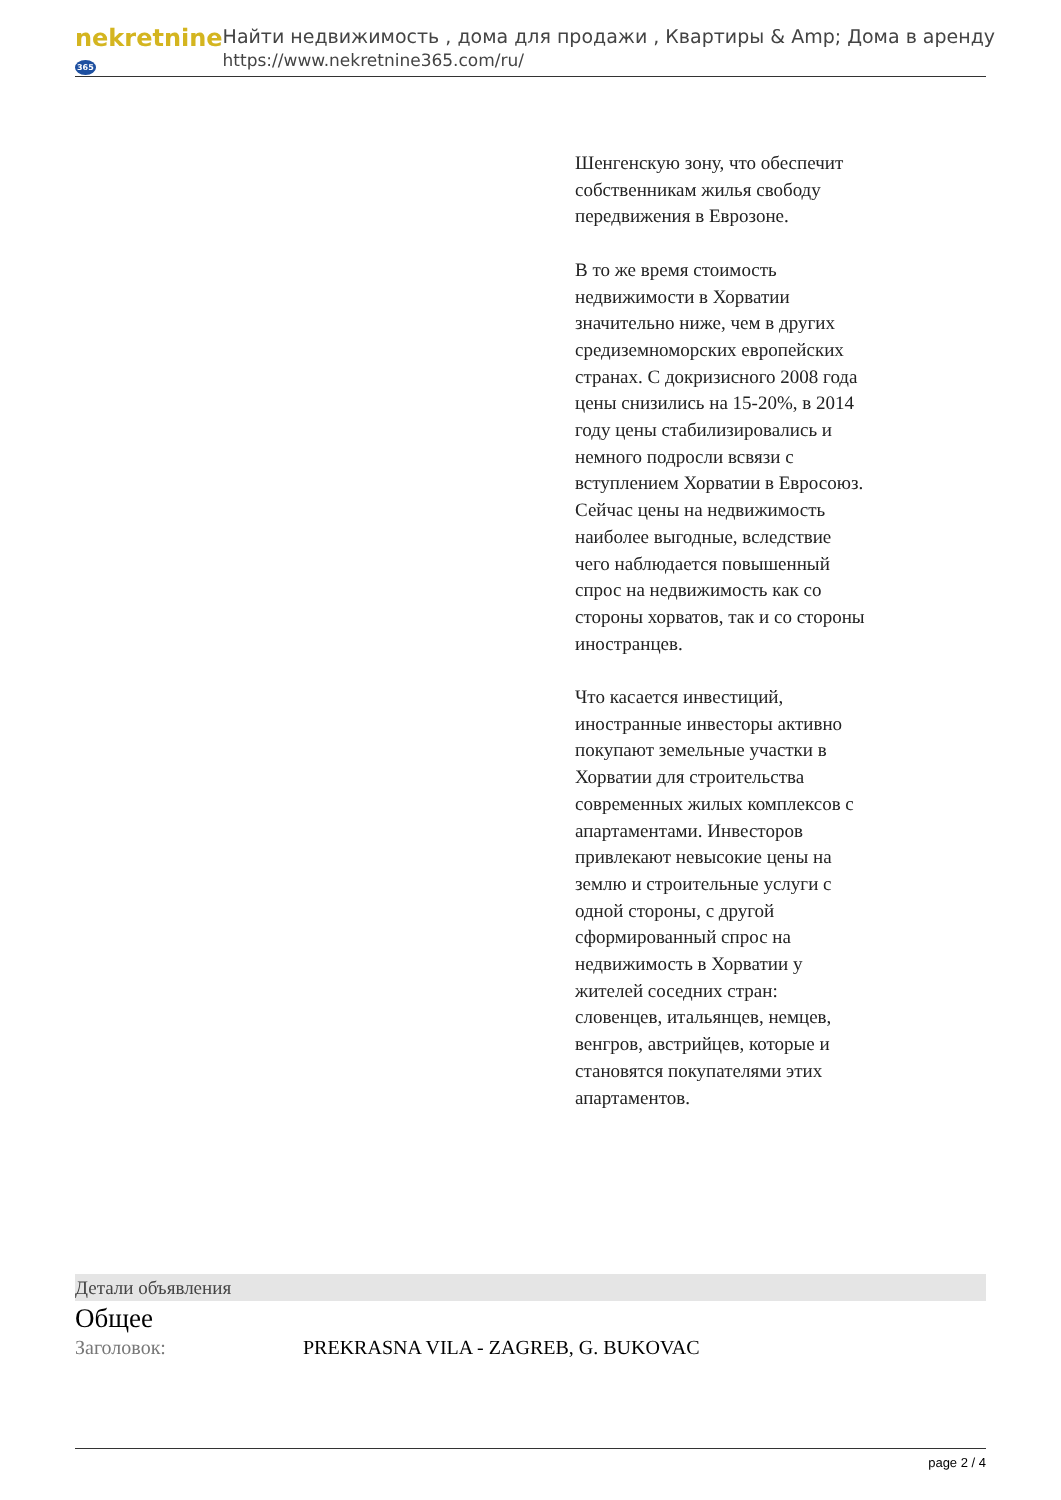nekretnine365
Найти недвижимость , дома для продажи , Квартиры & Amp; Дома в аренду
https://www.nekretnine365.com/ru/
Шенгенскую зону, что обеспечит собственникам жилья свободу передвижения в Еврозоне.
В то же время стоимость недвижимости в Хорватии значительно ниже, чем в других средиземноморских европейских странах. С докризисного 2008 года цены снизились на 15-20%, в 2014 году цены стабилизировались и немного подросли всвязи с вступлением Хорватии в Евросоюз. Сейчас цены на недвижимость наиболее выгодные, вследствие чего наблюдается повышенный спрос на недвижимость как со стороны хорватов, так и со стороны иностранцев.
Что касается инвестиций, иностранные инвесторы активно покупают земельные участки в Хорватии для строительства современных жилых комплексов с апартаментами. Инвесторов привлекают невысокие цены на землю и строительные услуги с одной стороны, с другой сформированный спрос на недвижимость в Хорватии у жителей соседних стран: словенцев, итальянцев, немцев, венгров, австрийцев, которые и становятся покупателями этих апартаментов.
Детали объявления
Общее
Заголовок: PREKRASNA VILA - ZAGREB, G. BUKOVAC
page 2 / 4